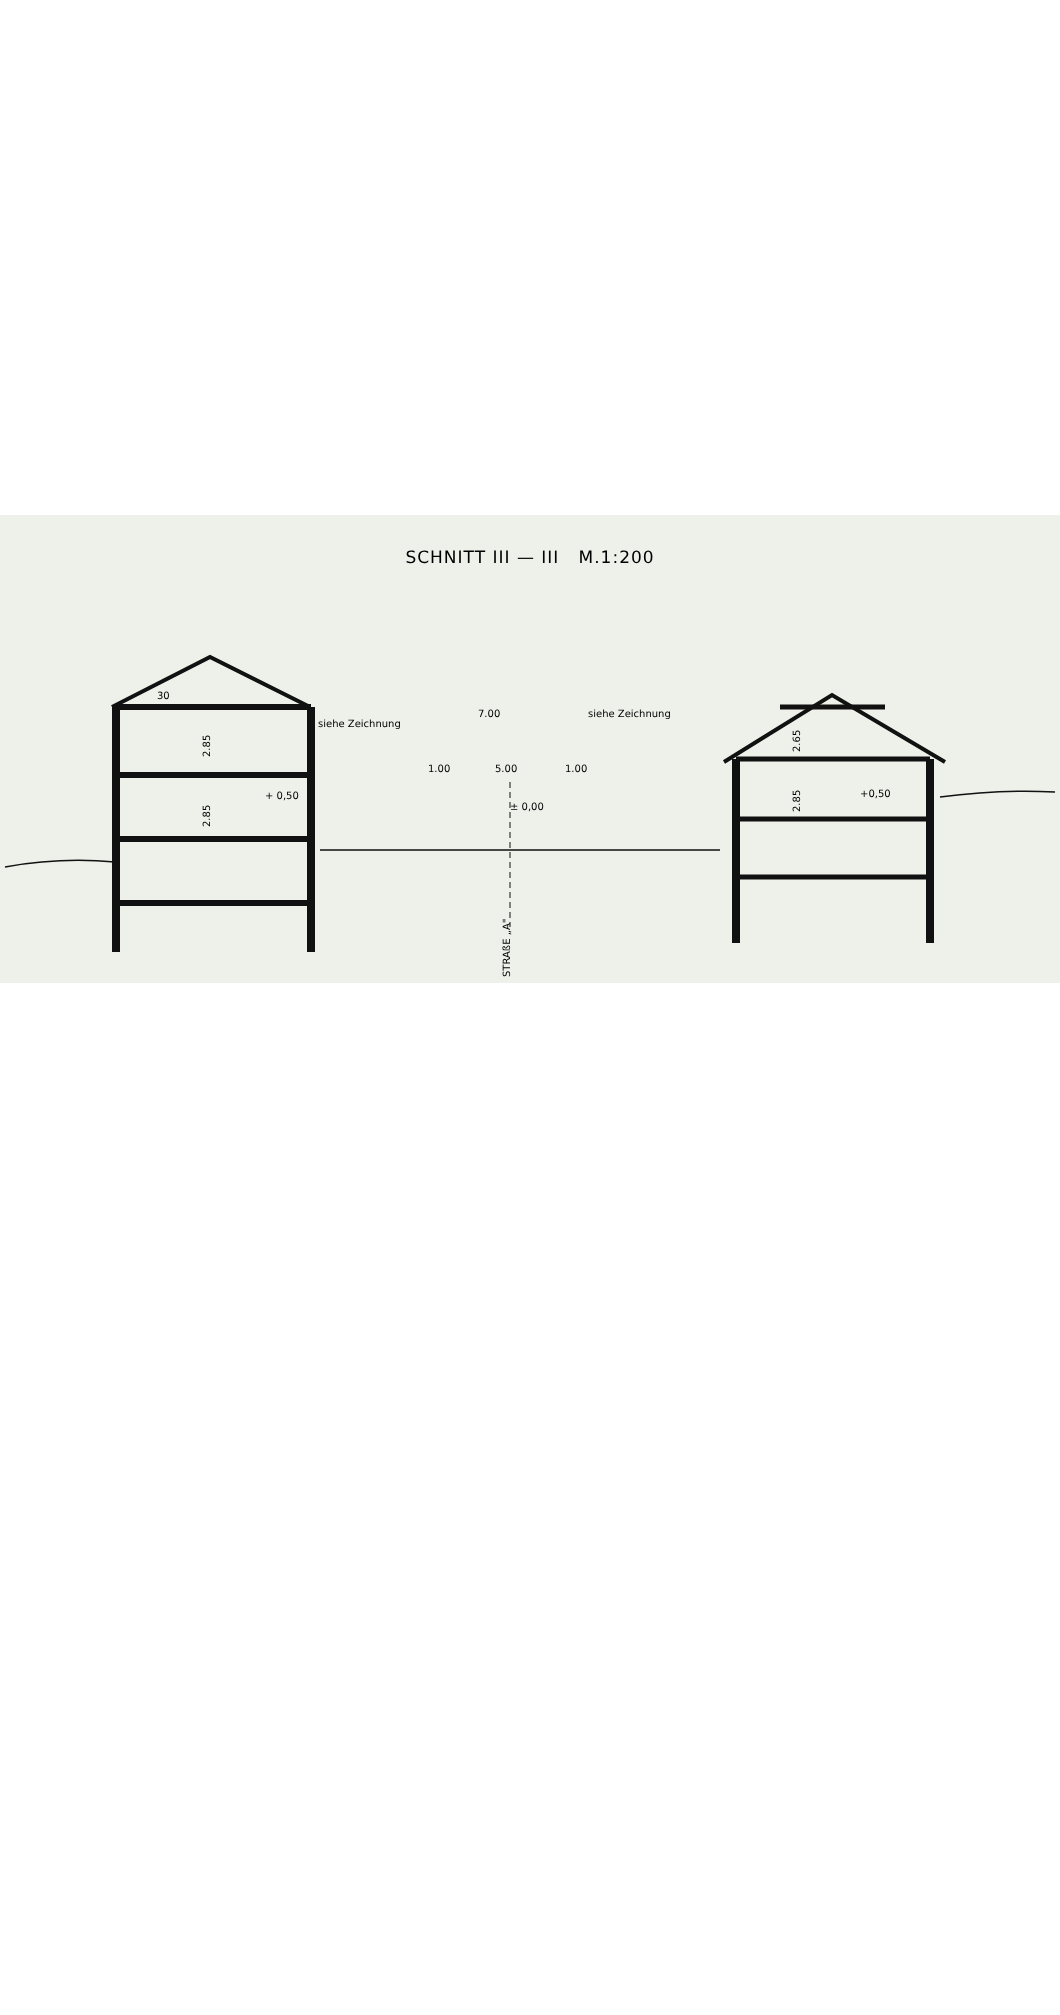SCHNITT III — III M.1:200
siehe Zeichnung
7.00
siehe Zeichnung
1.00
5.00
1.00
± 0,00
+ 0,50
+0,50
30
2.85
2.85
2.65
2.85
STRAßE „A"